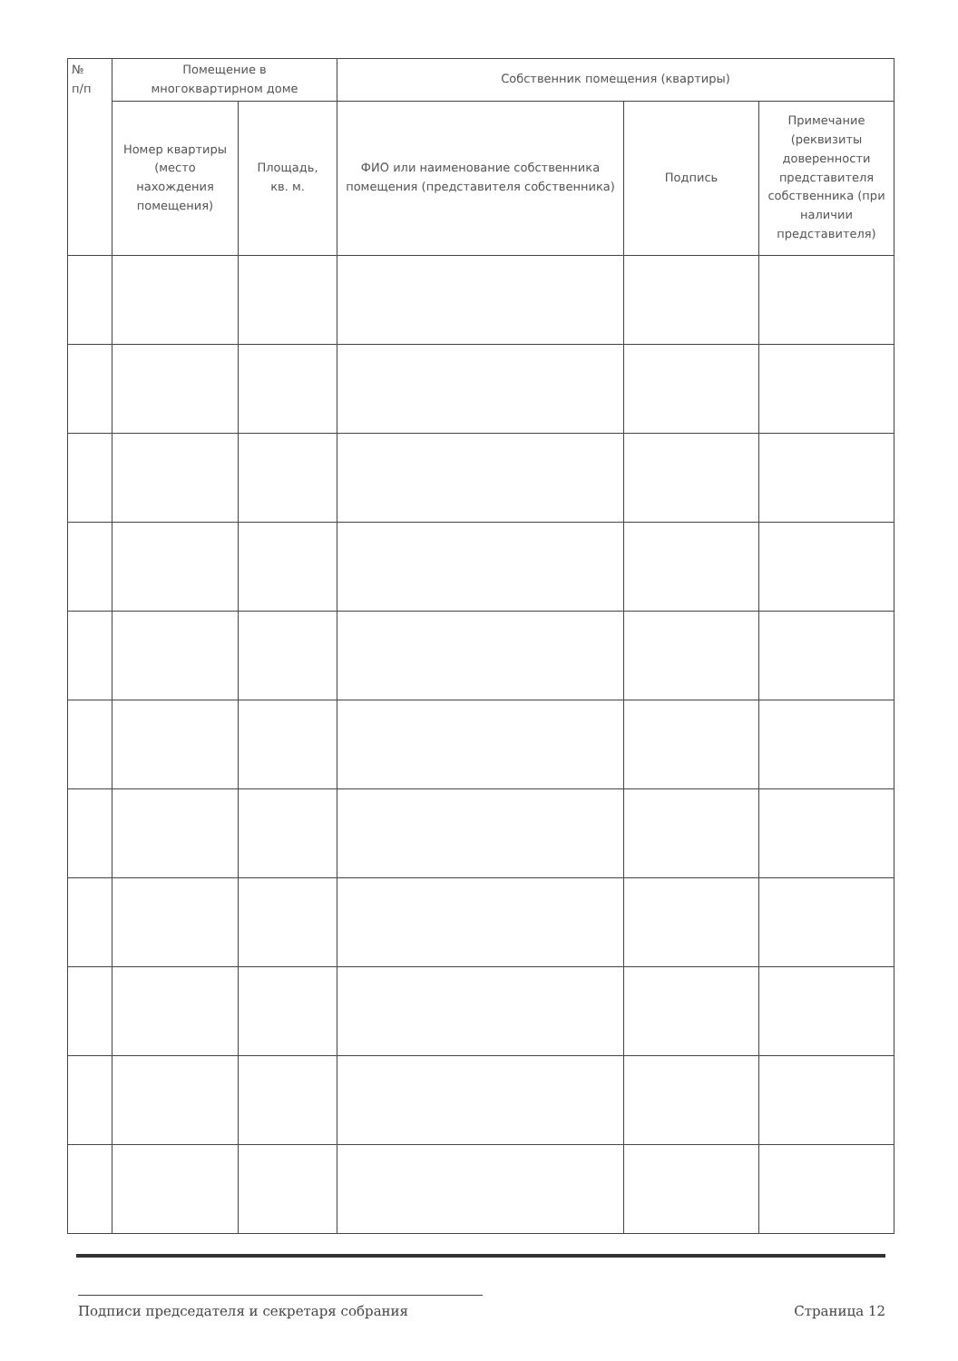| № п/п | Помещение в многоквартирном доме | | Собственник помещения (квартиры) | | |
| --- | --- | --- | --- | --- | --- |
| | Номер квартиры (место нахождения помещения) | Площадь, кв. м. | ФИО или наименование собственника помещения (представителя собственника) | Подпись | Примечание (реквизиты доверенности представителя собственника (при наличии представителя) |
Подписи председателя и секретаря собрания Страница 12